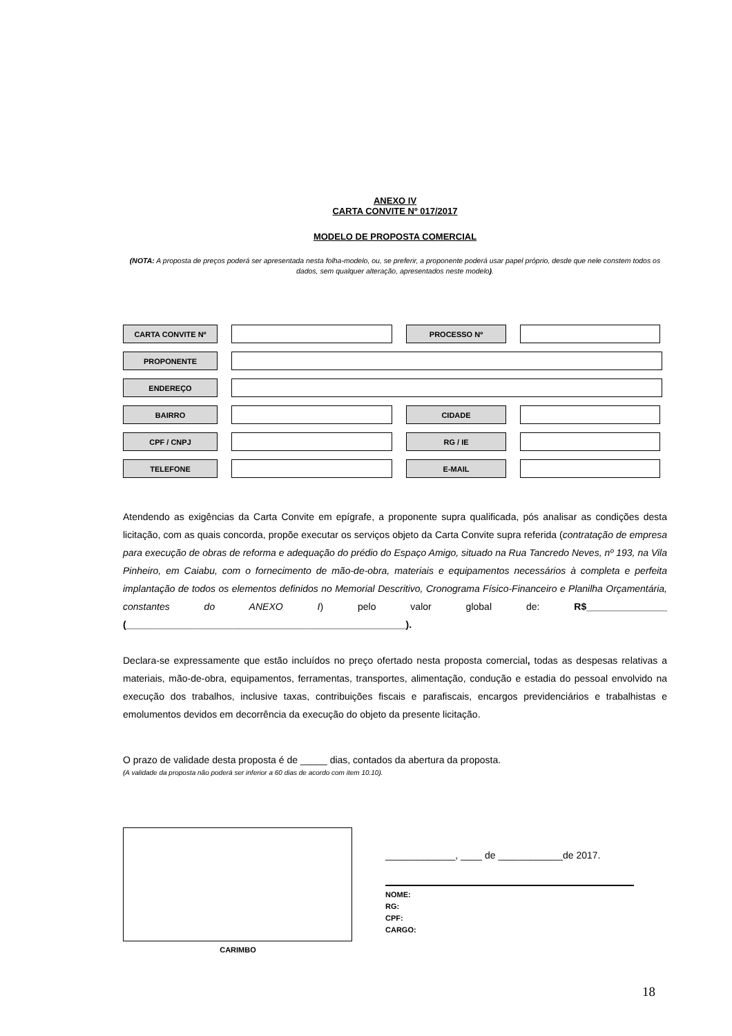ANEXO IV
CARTA CONVITE Nº 017/2017
MODELO DE PROPOSTA COMERCIAL
(NOTA: A proposta de preços poderá ser apresentada nesta folha-modelo, ou, se preferir, a proponente poderá usar papel próprio, desde que nele constem todos os dados, sem qualquer alteração, apresentados neste modelo).
CARTA CONVITE Nº PROCESSO Nº
PROPONENTE
ENDEREÇO
BAIRRO CIDADE
CPF / CNPJ RG / IE
TELEFONE E-MAIL
Atendendo as exigências da Carta Convite em epígrafe, a proponente supra qualificada, pós analisar as condições desta licitação, com as quais concorda, propõe executar os serviços objeto da Carta Convite supra referida (contratação de empresa para execução de obras de reforma e adequação do prédio do Espaço Amigo, situado na Rua Tancredo Neves, nº 193, na Vila Pinheiro, em Caiabu, com o fornecimento de mão-de-obra, materiais e equipamentos necessários à completa e perfeita implantação de todos os elementos definidos no Memorial Descritivo, Cronograma Físico-Financeiro e Planilha Orçamentária, constantes do ANEXO I) pelo valor global de: R$_______________ (____________________________________________________).
Declara-se expressamente que estão incluídos no preço ofertado nesta proposta comercial, todas as despesas relativas a materiais, mão-de-obra, equipamentos, ferramentas, transportes, alimentação, condução e estadia do pessoal envolvido na execução dos trabalhos, inclusive taxas, contribuições fiscais e parafiscais, encargos previdenciários e trabalhistas e emolumentos devidos em decorrência da execução do objeto da presente licitação.
O prazo de validade desta proposta é de _____ dias, contados da abertura da proposta.
(A validade da proposta não poderá ser inferior a 60 dias de acordo com item 10.10).
CARIMBO
_____________, ____ de ____________de 2017.
NOME:
RG:
CPF:
CARGO:
18